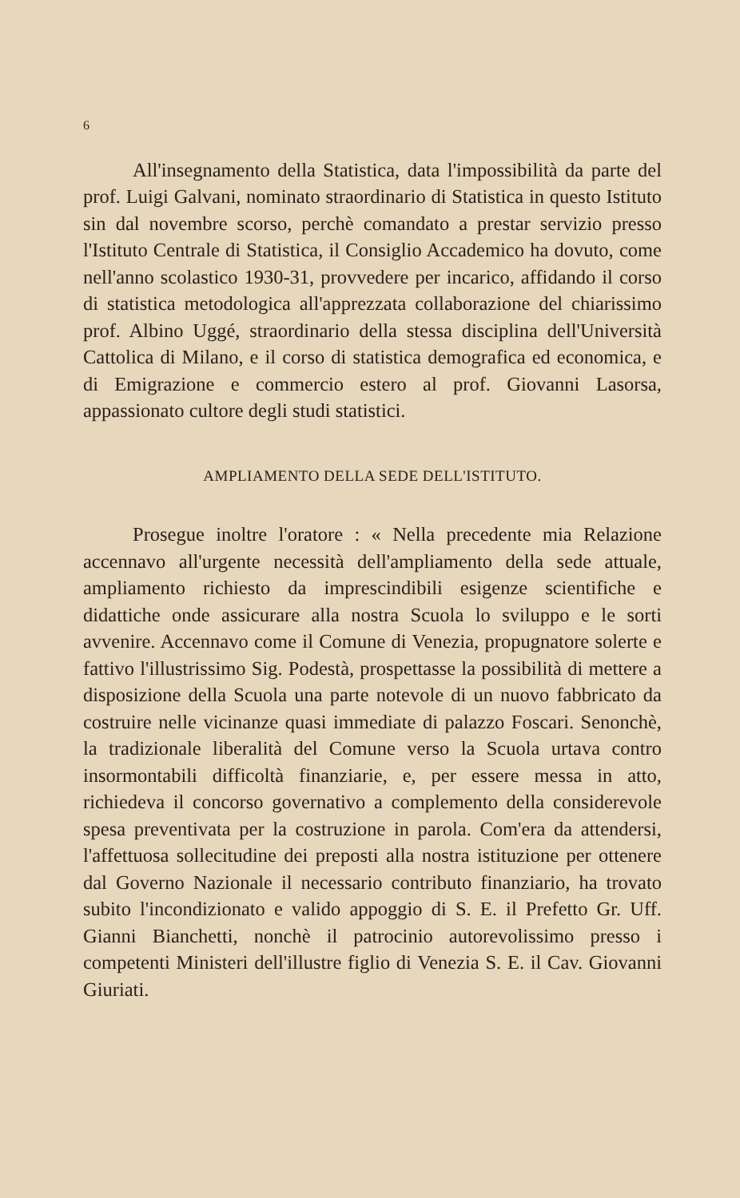6
All'insegnamento della Statistica, data l'impossibilità da parte del prof. Luigi Galvani, nominato straordinario di Statistica in questo Istituto sin dal novembre scorso, perchè comandato a prestar servizio presso l'Istituto Centrale di Statistica, il Consiglio Accademico ha dovuto, come nell'anno scolastico 1930-31, provvedere per incarico, affidando il corso di statistica metodologica all'apprezzata collaborazione del chiarissimo prof. Albino Uggé, straordinario della stessa disciplina dell'Università Cattolica di Milano, e il corso di statistica demografica ed economica, e di Emigrazione e commercio estero al prof. Giovanni Lasorsa, appassionato cultore degli studi statistici.
AMPLIAMENTO DELLA SEDE DELL'ISTITUTO.
Prosegue inoltre l'oratore : « Nella precedente mia Relazione accennavo all'urgente necessità dell'ampliamento della sede attuale, ampliamento richiesto da imprescindibili esigenze scientifiche e didattiche onde assicurare alla nostra Scuola lo sviluppo e le sorti avvenire. Accennavo come il Comune di Venezia, propugnatore solerte e fattivo l'illustrissimo Sig. Podestà, prospettasse la possibilità di mettere a disposizione della Scuola una parte notevole di un nuovo fabbricato da costruire nelle vicinanze quasi immediate di palazzo Foscari. Senonchè, la tradizionale liberalità del Comune verso la Scuola urtava contro insormontabili difficoltà finanziarie, e, per essere messa in atto, richiedeva il concorso governativo a complemento della considerevole spesa preventivata per la costruzione in parola. Com'era da attendersi, l'affettuosa sollecitudine dei preposti alla nostra istituzione per ottenere dal Governo Nazionale il necessario contributo finanziario, ha trovato subito l'incondizionato e valido appoggio di S. E. il Prefetto Gr. Uff. Gianni Bianchetti, nonchè il patrocinio autorevolissimo presso i competenti Ministeri dell'illustre figlio di Venezia S. E. il Cav. Giovanni Giuriati.